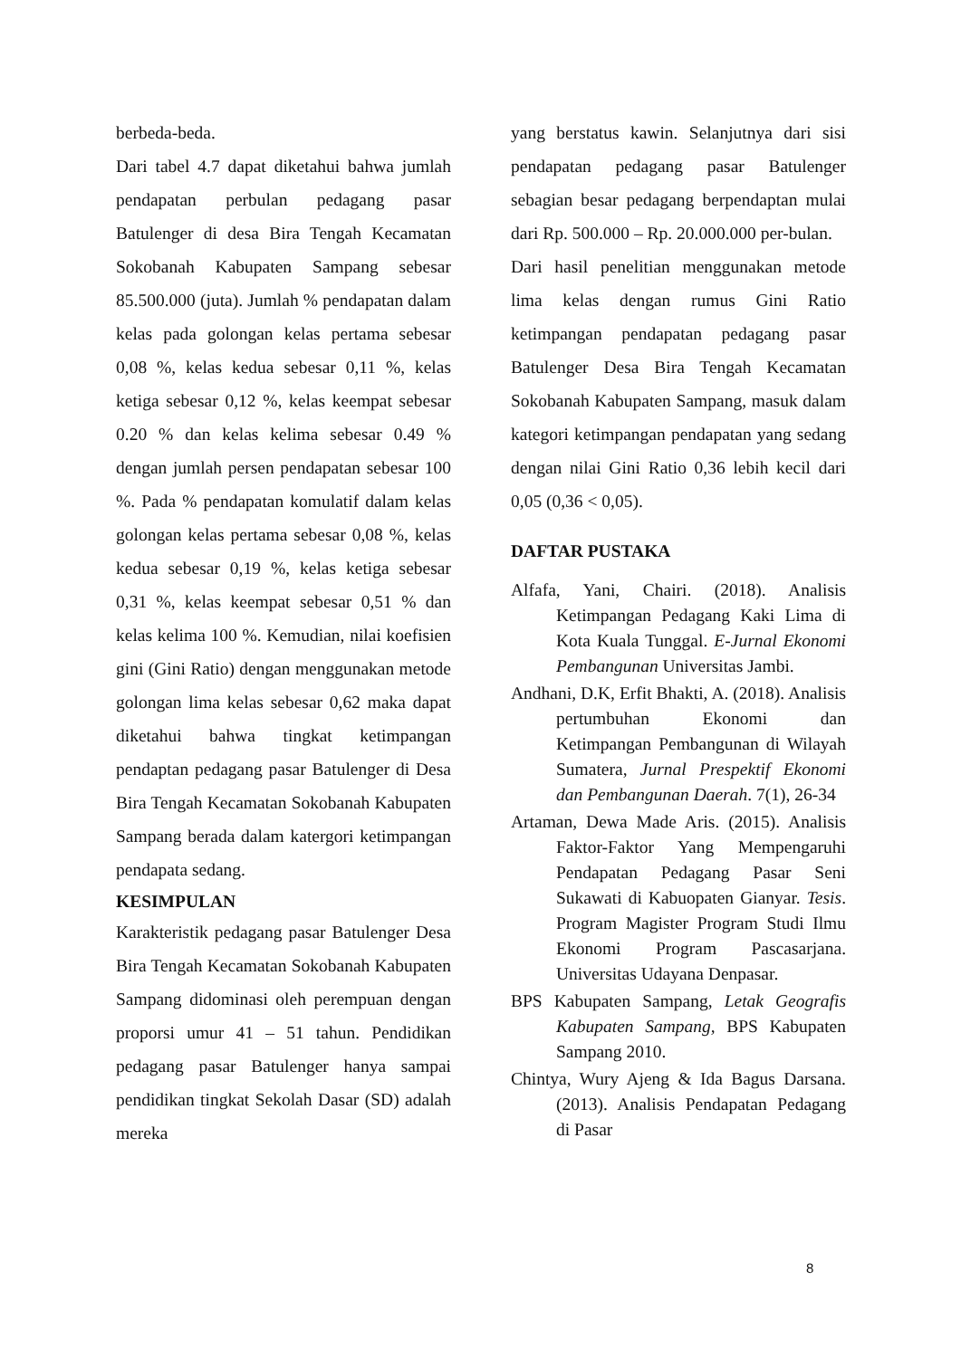berbeda-beda.
Dari tabel 4.7 dapat diketahui bahwa jumlah pendapatan perbulan pedagang pasar Batulenger di desa Bira Tengah Kecamatan Sokobanah Kabupaten Sampang sebesar 85.500.000 (juta). Jumlah % pendapatan dalam kelas pada golongan kelas pertama sebesar 0,08 %, kelas kedua sebesar 0,11 %, kelas ketiga sebesar 0,12 %, kelas keempat sebesar 0.20 % dan kelas kelima sebesar 0.49 % dengan jumlah persen pendapatan sebesar 100 %. Pada % pendapatan komulatif dalam kelas golongan kelas pertama sebesar 0,08 %, kelas kedua sebesar 0,19 %, kelas ketiga sebesar 0,31 %, kelas keempat sebesar 0,51 % dan kelas kelima 100 %. Kemudian, nilai koefisien gini (Gini Ratio) dengan menggunakan metode golongan lima kelas sebesar 0,62 maka dapat diketahui bahwa tingkat ketimpangan pendaptan pedagang pasar Batulenger di Desa Bira Tengah Kecamatan Sokobanah Kabupaten Sampang berada dalam katergori ketimpangan pendapata sedang.
KESIMPULAN
Karakteristik pedagang pasar Batulenger Desa Bira Tengah Kecamatan Sokobanah Kabupaten Sampang didominasi oleh perempuan dengan proporsi umur 41 – 51 tahun. Pendidikan pedagang pasar Batulenger hanya sampai pendidikan tingkat Sekolah Dasar (SD) adalah mereka
yang berstatus kawin. Selanjutnya dari sisi pendapatan pedagang pasar Batulenger sebagian besar pedagang berpendaptan mulai dari Rp. 500.000 – Rp. 20.000.000 per-bulan.
Dari hasil penelitian menggunakan metode lima kelas dengan rumus Gini Ratio ketimpangan pendapatan pedagang pasar Batulenger Desa Bira Tengah Kecamatan Sokobanah Kabupaten Sampang, masuk dalam kategori ketimpangan pendapatan yang sedang dengan nilai Gini Ratio 0,36 lebih kecil dari 0,05 (0,36 < 0,05).
DAFTAR PUSTAKA
Alfafa, Yani, Chairi. (2018). Analisis Ketimpangan Pedagang Kaki Lima di Kota Kuala Tunggal. E-Jurnal Ekonomi Pembangunan Universitas Jambi.
Andhani, D.K, Erfit Bhakti, A. (2018). Analisis pertumbuhan Ekonomi dan Ketimpangan Pembangunan di Wilayah Sumatera, Jurnal Prespektif Ekonomi dan Pembangunan Daerah. 7(1), 26-34
Artaman, Dewa Made Aris. (2015). Analisis Faktor-Faktor Yang Mempengaruhi Pendapatan Pedagang Pasar Seni Sukawati di Kabuopaten Gianyar. Tesis. Program Magister Program Studi Ilmu Ekonomi Program Pascasarjana. Universitas Udayana Denpasar.
BPS Kabupaten Sampang, Letak Geografis Kabupaten Sampang, BPS Kabupaten Sampang 2010.
Chintya, Wury Ajeng & Ida Bagus Darsana. (2013). Analisis Pendapatan Pedagang di Pasar
8